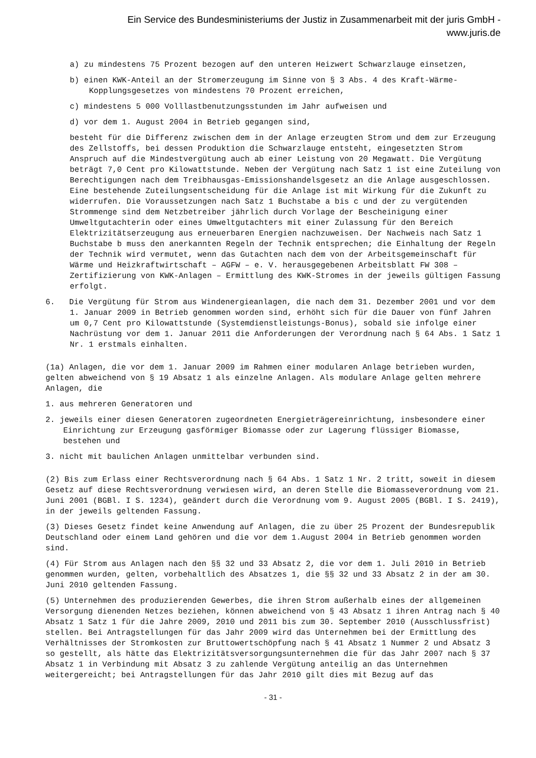Ein Service des Bundesministeriums der Justiz in Zusammenarbeit mit der juris GmbH -
www.juris.de
a) zu mindestens 75 Prozent bezogen auf den unteren Heizwert Schwarzlauge einsetzen,
b) einen KWK-Anteil an der Stromerzeugung im Sinne von § 3 Abs. 4 des Kraft-Wärme-Kopplungsgesetzes von mindestens 70 Prozent erreichen,
c) mindestens 5 000 Volllastbenutzungsstunden im Jahr aufweisen und
d) vor dem 1. August 2004 in Betrieb gegangen sind,
besteht für die Differenz zwischen dem in der Anlage erzeugten Strom und dem zur Erzeugung des Zellstoffs, bei dessen Produktion die Schwarzlauge entsteht, eingesetzten Strom Anspruch auf die Mindestvergütung auch ab einer Leistung von 20 Megawatt. Die Vergütung beträgt 7,0 Cent pro Kilowattstunde. Neben der Vergütung nach Satz 1 ist eine Zuteilung von Berechtigungen nach dem Treibhausgas-Emissionshandelsgesetz an die Anlage ausgeschlossen. Eine bestehende Zuteilungsentscheidung für die Anlage ist mit Wirkung für die Zukunft zu widerrufen. Die Voraussetzungen nach Satz 1 Buchstabe a bis c und der zu vergütenden Strommenge sind dem Netzbetreiber jährlich durch Vorlage der Bescheinigung einer Umweltgutachterin oder eines Umweltgutachters mit einer Zulassung für den Bereich Elektrizitätserzeugung aus erneuerbaren Energien nachzuweisen. Der Nachweis nach Satz 1 Buchstabe b muss den anerkannten Regeln der Technik entsprechen; die Einhaltung der Regeln der Technik wird vermutet, wenn das Gutachten nach dem von der Arbeitsgemeinschaft für Wärme und Heizkraftwirtschaft – AGFW – e. V. herausgegebenen Arbeitsblatt FW 308 – Zertifizierung von KWK-Anlagen – Ermittlung des KWK-Stromes in der jeweils gültigen Fassung erfolgt.
6. Die Vergütung für Strom aus Windenergieanlagen, die nach dem 31. Dezember 2001 und vor dem 1. Januar 2009 in Betrieb genommen worden sind, erhöht sich für die Dauer von fünf Jahren um 0,7 Cent pro Kilowattstunde (Systemdienstleistungs-Bonus), sobald sie infolge einer Nachrüstung vor dem 1. Januar 2011 die Anforderungen der Verordnung nach § 64 Abs. 1 Satz 1 Nr. 1 erstmals einhalten.
(1a) Anlagen, die vor dem 1. Januar 2009 im Rahmen einer modularen Anlage betrieben wurden, gelten abweichend von § 19 Absatz 1 als einzelne Anlagen. Als modulare Anlage gelten mehrere Anlagen, die
1. aus mehreren Generatoren und
2. jeweils einer diesen Generatoren zugeordneten Energieträgereinrichtung, insbesondere einer Einrichtung zur Erzeugung gasförmiger Biomasse oder zur Lagerung flüssiger Biomasse, bestehen und
3. nicht mit baulichen Anlagen unmittelbar verbunden sind.
(2) Bis zum Erlass einer Rechtsverordnung nach § 64 Abs. 1 Satz 1 Nr. 2 tritt, soweit in diesem Gesetz auf diese Rechtsverordnung verwiesen wird, an deren Stelle die Biomasseverordnung vom 21. Juni 2001 (BGBl. I S. 1234), geändert durch die Verordnung vom 9. August 2005 (BGBl. I S. 2419), in der jeweils geltenden Fassung.
(3) Dieses Gesetz findet keine Anwendung auf Anlagen, die zu über 25 Prozent der Bundesrepublik Deutschland oder einem Land gehören und die vor dem 1.August 2004 in Betrieb genommen worden sind.
(4) Für Strom aus Anlagen nach den §§ 32 und 33 Absatz 2, die vor dem 1. Juli 2010 in Betrieb genommen wurden, gelten, vorbehaltlich des Absatzes 1, die §§ 32 und 33 Absatz 2 in der am 30. Juni 2010 geltenden Fassung.
(5) Unternehmen des produzierenden Gewerbes, die ihren Strom außerhalb eines der allgemeinen Versorgung dienenden Netzes beziehen, können abweichend von § 43 Absatz 1 ihren Antrag nach § 40 Absatz 1 Satz 1 für die Jahre 2009, 2010 und 2011 bis zum 30. September 2010 (Ausschlussfrist) stellen. Bei Antragstellungen für das Jahr 2009 wird das Unternehmen bei der Ermittlung des Verhältnisses der Stromkosten zur Bruttowertschöpfung nach § 41 Absatz 1 Nummer 2 und Absatz 3 so gestellt, als hätte das Elektrizitätsversorgungsunternehmen die für das Jahr 2007 nach § 37 Absatz 1 in Verbindung mit Absatz 3 zu zahlende Vergütung anteilig an das Unternehmen weitergereicht; bei Antragstellungen für das Jahr 2010 gilt dies mit Bezug auf das
- 31 -